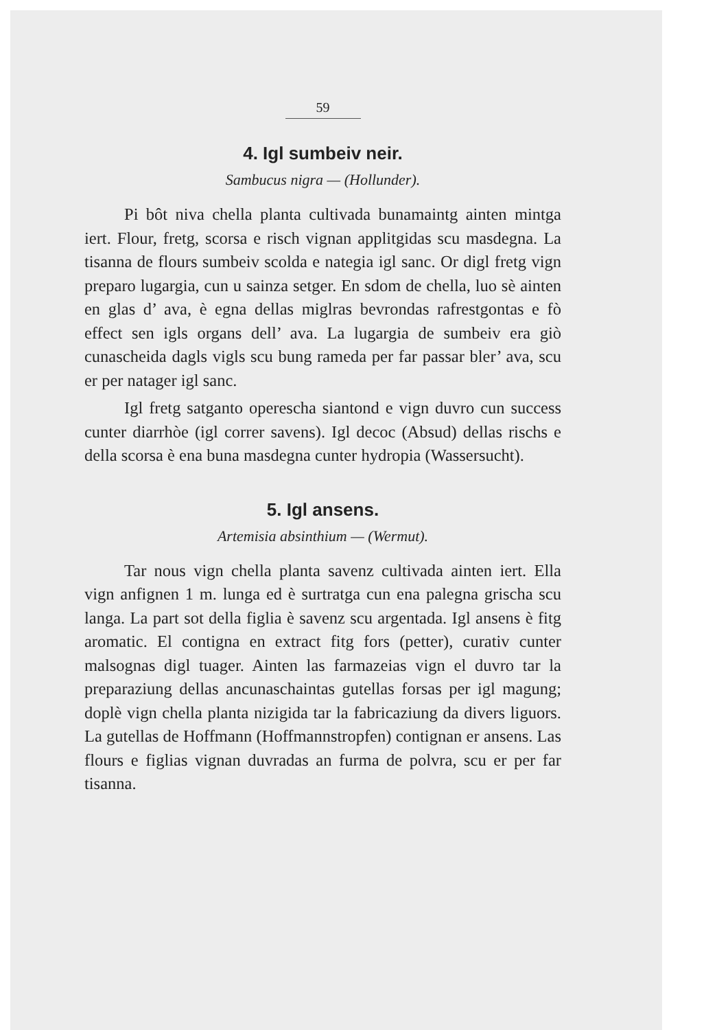59
4. Igl sumbeiv neir.
Sambucus nigra — (Hollunder).
Pi bôt niva chella planta cultivada bunamaintg ainten mintga iert. Flour, fretg, scorsa e risch vignan applitgidas scu masdegna. La tisanna de flours sumbeiv scolda e nategia igl sanc. Or digl fretg vign preparo lugargia, cun u sainza setger. En sdom de chella, luo sè ainten en glas d’ ava, è egna dellas miglras bevrondas rafrestgontas e fò effect sen igls organs dell’ ava. La lugargia de sumbeiv era giò cunascheida dagls vigls scu bung rameda per far passar bler’ ava, scu er per natager igl sanc.
Igl fretg satganto operescha siantond e vign duvro cun success cunter diarrhòe (igl correr savens). Igl decoc (Absud) dellas rischs e della scorsa è ena buna masdegna cunter hydropia (Wassersucht).
5. Igl ansens.
Artemisia absinthium — (Wermut).
Tar nous vign chella planta savenz cultivada ainten iert. Ella vign anfignen 1 m. lunga ed è surtratga cun ena palegna grischa scu langa. La part sot della figlia è savenz scu argentada. Igl ansens è fitg aromatic. El contigna en extract fitg fors (petter), curativ cunter malsognas digl tuager. Ainten las farmazeias vign el duvro tar la preparaziung dellas ancunaschaintas gutellas forsas per igl magung; doplè vign chella planta nizigida tar la fabricaziung da divers liguors. La gutellas de Hoffmann (Hoffmannstropfen) contignan er ansens. Las flours e figlias vignan duvradas an furma de polvra, scu er per far tisanna.